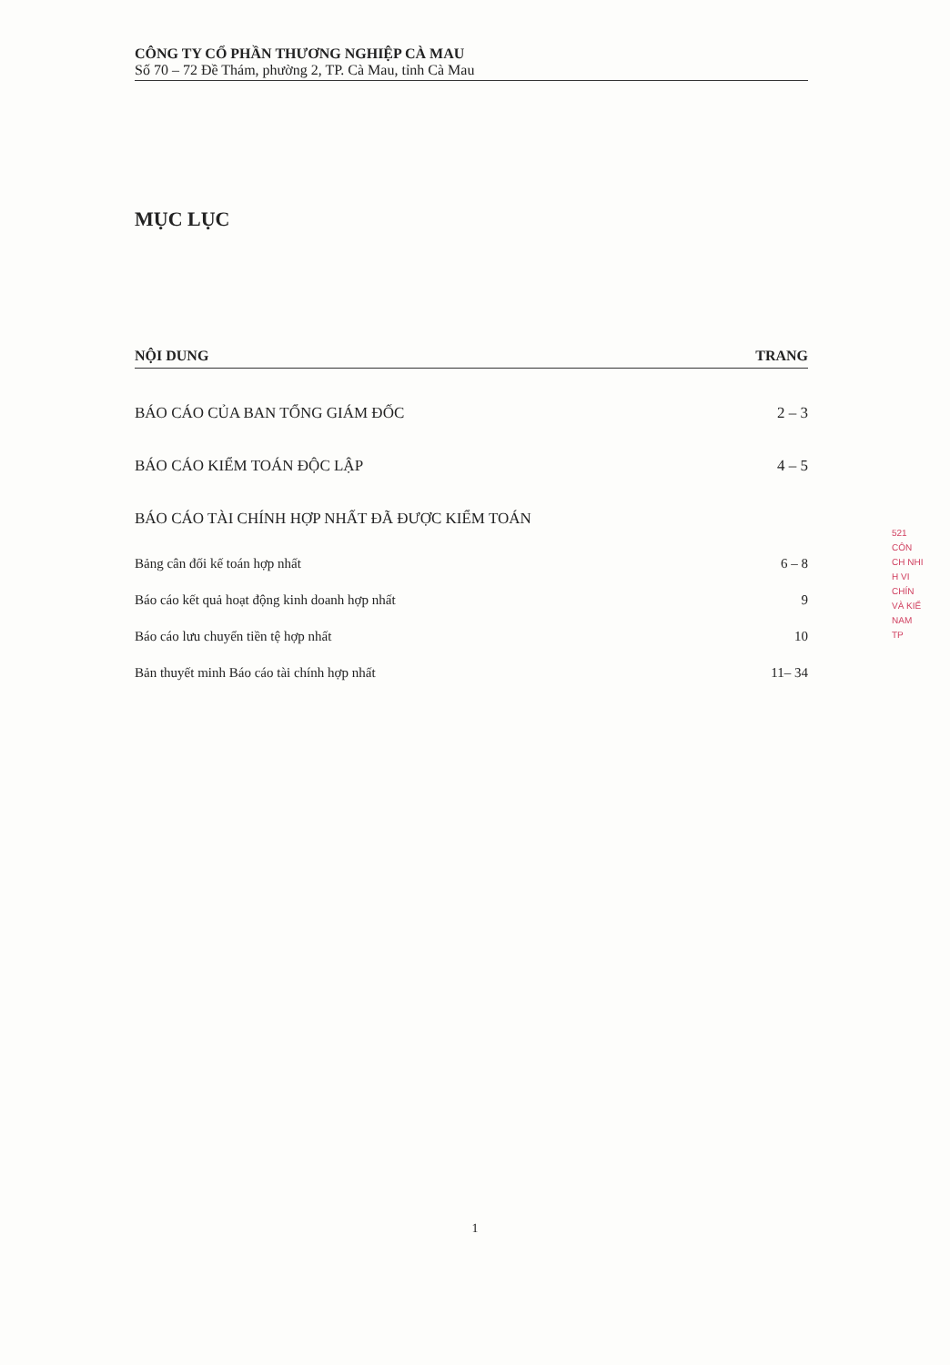CÔNG TY CỔ PHẦN THƯƠNG NGHIỆP CÀ MAU
Số 70 – 72 Đề Thám, phường 2, TP. Cà Mau, tỉnh Cà Mau
MỤC LỤC
| NỘI DUNG | TRANG |
| --- | --- |
| BÁO CÁO CỦA BAN TỔNG GIÁM ĐỐC | 2 – 3 |
| BÁO CÁO KIỂM TOÁN ĐỘC LẬP | 4 – 5 |
| BÁO CÁO TÀI CHÍNH HỢP NHẤT ĐÃ ĐƯỢC KIỂM TOÁN | |
| Bảng cân đối kế toán hợp nhất | 6 – 8 |
| Báo cáo kết quả hoạt động kinh doanh hợp nhất | 9 |
| Báo cáo lưu chuyển tiền tệ hợp nhất | 10 |
| Bản thuyết minh Báo cáo tài chính hợp nhất | 11– 34 |
521
CÔN
CH NHI
H VI
CHÍN
VÀ KIỂ
NAM
TP
1